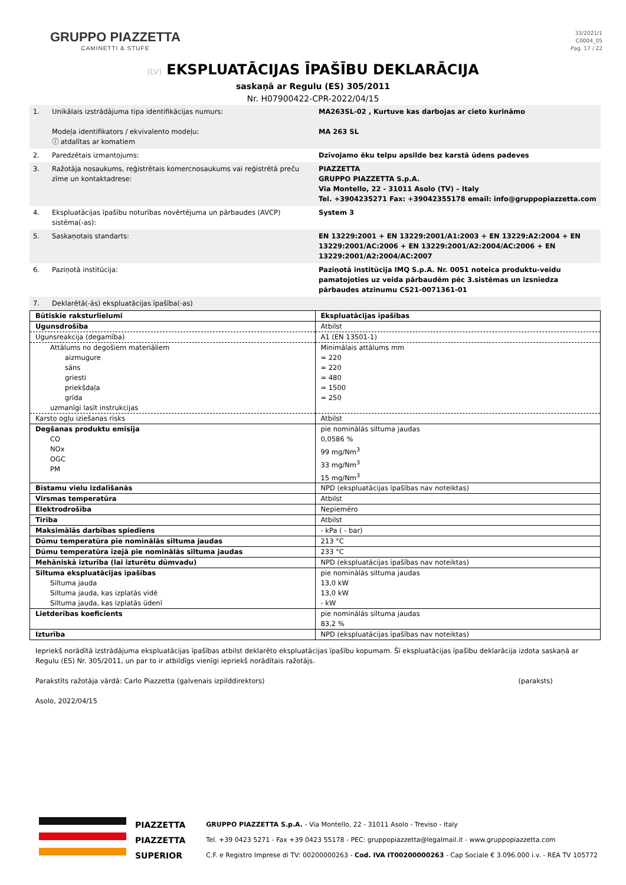GRUPPO PIAZZETTA
CAMINETTI & STUFE
33/2021/1
C0004_05
Pag. 17 / 22
(LV) EKSPLUATĀCIJAS ĪPAŠĪBU DEKLARĀCIJA
saskaņā ar Regulu (ES) 305/2011
Nr. H07900422-CPR-2022/04/15
| 1. | Unikālais izstrādājuma tipa identifikācijas numurs: Modeļa identifikators / ekvivalento modeļu: ⓘ atdalītas ar komatiem | MA263SL-02 , Kurtuve kas darbojas ar cieto kurināmo MA 263 SL |
| 2. | Paredzētais izmantojums: | Dzīvojamo ēku telpu apsilde bez karstā ūdens padeves |
| 3. | Ražotāja nosaukums, reģistrētais komercnosaukums vai reģistrētā preču zīme un kontaktadrese: | PIAZZETTA GRUPPO PIAZZETTA S.p.A. Via Montello, 22 - 31011 Asolo (TV) – Italy Tel. +3904235271 Fax: +39042355178 email: info@gruppopiazzetta.com |
| 4. | Ekspluatācijas īpašību noturības novērtējuma un pārbaudes (AVCP) sistēma(-as): | System 3 |
| 5. | Saskaņotais standarts: | EN 13229:2001 + EN 13229:2001/A1:2003 + EN 13229:A2:2004 + EN 13229:2001/AC:2006 + EN 13229:2001/A2:2004/AC:2006 + EN 13229:2001/A2:2004/AC:2007 |
| 6. | Paziņotā institūcija: | Paziņotā institūcija IMQ S.p.A. Nr. 0051 noteica produktu-veidu pamatojoties uz veida pārbaudēm pēc 3.sistēmas un izsniedza pārbaudes atzinumu CS21-0071361-01 |
| 7. | Deklarētā(-ās) ekspluatācijas īpašība(-as) | |
| Būtiskie raksturlielumi | Ekspluatācijas īpašības |
| Ugunsdrošība | Atbilst |
| Ugunsreakcija (degamība) | A1 (EN 13501-1) |
| Attālums no degošiem materiāliem aizmugure sāns griesti priekšdaļa grīda uzmanīgi lasīt instrukcijas | Minimālais attālums mm = 220 = 220 = 480 = 1500 = 250 |
| Karsto ogļu iziešanas risks | Atbilst |
| Degšanas produktu emisija CO NOx OGC PM | pie nominālās siltuma jaudas 0,0586 % 99 mg/Nm<sup>3</sup> 33 mg/Nm<sup>3</sup> 15 mg/Nm<sup>3</sup> |
| Bīstamu vielu izdalīšanās | NPD (ekspluatācijas īpašības nav noteiktas) |
| Virsmas temperatūra | Atbilst |
| Elektrodrošība | Nepiemēro |
| Tīrība | Atbilst |
| Maksimālās darbības spiediens | - kPa ( - bar) |
| Dūmu temperatūra pie nominālās siltuma jaudas | 213 °C |
| Dūmu temperatūra izejā pie nominālās siltuma jaudas | 233 °C |
| Mehāniskā izturība (lai izturētu dūmvadu) | NPD (ekspluatācijas īpašības nav noteiktas) |
| Siltuma ekspluatācijas īpašības Siltuma jauda Siltuma jauda, kas izplatās vidē Siltuma jauda, kas izplatās ūdenī | pie nominālās siltuma jaudas 13,0 kW 13,0 kW - kW |
| Lietderības koeficients | pie nominālās siltuma jaudas 83,2 % |
| Izturība | NPD (ekspluatācijas īpašības nav noteiktas) |
Iepriekš norādītā izstrādājuma ekspluatācijas īpašības atbilst deklarēto ekspluatācijas īpašību kopumam. Šī ekspluatācijas īpašību deklarācija izdota saskaņā ar Regulu (ES) Nr. 305/2011, un par to ir atbildīgs vienīgi iepriekš norādītais ražotājs.
Parakstīts ražotāja vārdā: Carlo Piazzetta (galvenais izpilddirektors) (paraksts)
Asolo, 2022/04/15
PIAZZETTA
PIAZZETTA
SUPERIOR
GRUPPO PIAZZETTA S.p.A. - Via Montello, 22 - 31011 Asolo - Treviso - Italy
Tel. +39 0423 5271 - Fax +39 0423 55178 - PEC: gruppopiazzetta@legalmail.it - www.gruppopiazzetta.com
C.F. e Registro Imprese di TV: 00200000263 - Cod. IVA IT00200000263 - Cap Sociale € 3.096.000 i.v. - REA TV 105772